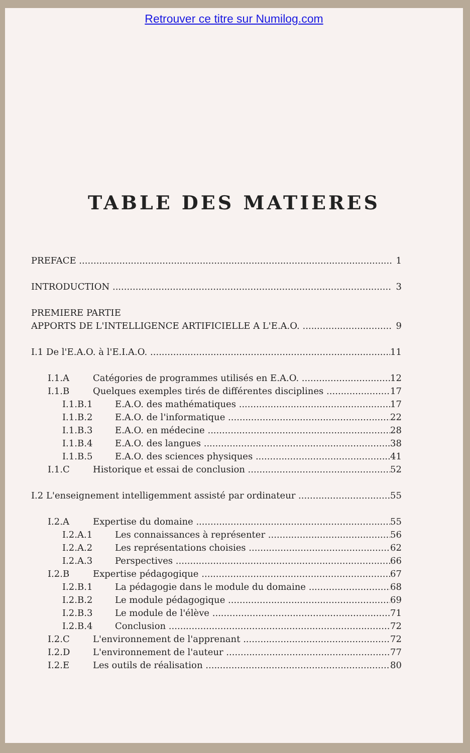Retrouver ce titre sur Numilog.com
TABLE DES MATIERES
PREFACE 1
INTRODUCTION 3
PREMIERE PARTIE
APPORTS DE L'INTELLIGENCE ARTIFICIELLE A L'E.A.O. 9
I.1 De l'E.A.O. à l'E.I.A.O. 11
I.1.A Catégories de programmes utilisés en E.A.O. 12
I.1.B Quelques exemples tirés de différentes disciplines 17
I.1.B.1 E.A.O. des mathématiques 17
I.1.B.2 E.A.O. de l'informatique 22
I.1.B.3 E.A.O. en médecine 28
I.1.B.4 E.A.O. des langues 38
I.1.B.5 E.A.O. des sciences physiques 41
I.1.C Historique et essai de conclusion 52
I.2 L'enseignement intelligemment assisté par ordinateur 55
I.2.A Expertise du domaine 55
I.2.A.1 Les connaissances à représenter 56
I.2.A.2 Les représentations choisies 62
I.2.A.3 Perspectives 66
I.2.B Expertise pédagogique 67
I.2.B.1 La pédagogie dans le module du domaine 68
I.2.B.2 Le module pédagogique 69
I.2.B.3 Le module de l'élève 71
I.2.B.4 Conclusion 72
I.2.C L'environnement de l'apprenant 72
I.2.D L'environnement de l'auteur 77
I.2.E Les outils de réalisation 80